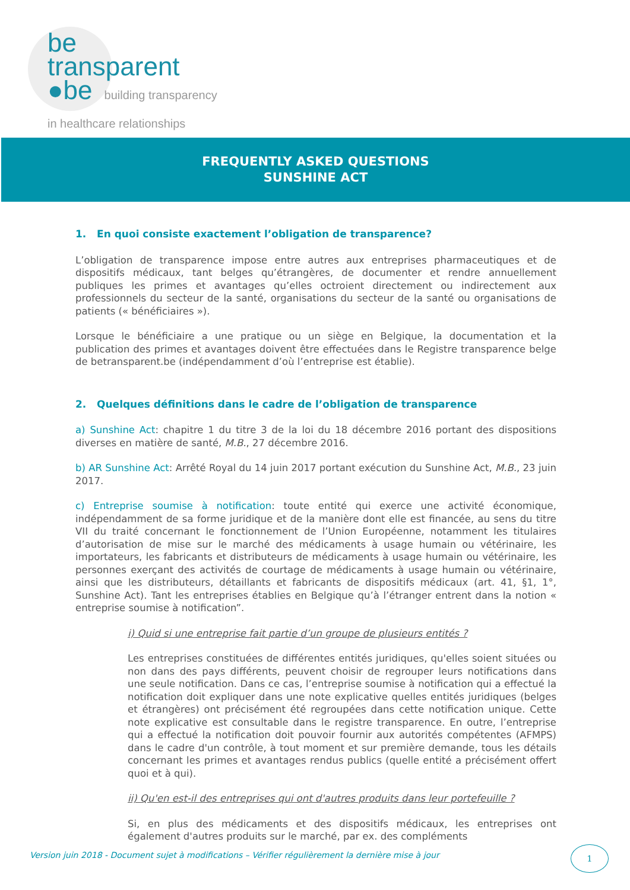be
transparent
●be building transparency
in healthcare relationships
FREQUENTLY ASKED QUESTIONS
SUNSHINE ACT
1. En quoi consiste exactement l’obligation de transparence?
L’obligation de transparence impose entre autres aux entreprises pharmaceutiques et de dispositifs médicaux, tant belges qu’étrangères, de documenter et rendre annuellement publiques les primes et avantages qu’elles octroient directement ou indirectement aux professionnels du secteur de la santé, organisations du secteur de la santé ou organisations de patients (« bénéficiaires »).
Lorsque le bénéficiaire a une pratique ou un siège en Belgique, la documentation et la publication des primes et avantages doivent être effectuées dans le Registre transparence belge de betransparent.be (indépendamment d’où l’entreprise est établie).
2. Quelques définitions dans le cadre de l’obligation de transparence
a) Sunshine Act: chapitre 1 du titre 3 de la loi du 18 décembre 2016 portant des dispositions diverses en matière de santé, M.B., 27 décembre 2016.
b) AR Sunshine Act: Arrêté Royal du 14 juin 2017 portant exécution du Sunshine Act, M.B., 23 juin 2017.
c) Entreprise soumise à notification: toute entité qui exerce une activité économique, indépendamment de sa forme juridique et de la manière dont elle est financée, au sens du titre VII du traité concernant le fonctionnement de l’Union Européenne, notamment les titulaires d’autorisation de mise sur le marché des médicaments à usage humain ou vétérinaire, les importateurs, les fabricants et distributeurs de médicaments à usage humain ou vétérinaire, les personnes exerçant des activités de courtage de médicaments à usage humain ou vétérinaire, ainsi que les distributeurs, détaillants et fabricants de dispositifs médicaux (art. 41, §1, 1°, Sunshine Act). Tant les entreprises établies en Belgique qu’à l’étranger entrent dans la notion « entreprise soumise à notification”.
i) Quid si une entreprise fait partie d’un groupe de plusieurs entités ?
Les entreprises constituées de différentes entités juridiques, qu'elles soient situées ou non dans des pays différents, peuvent choisir de regrouper leurs notifications dans une seule notification. Dans ce cas, l’entreprise soumise à notification qui a effectué la notification doit expliquer dans une note explicative quelles entités juridiques (belges et étrangères) ont précisément été regroupées dans cette notification unique. Cette note explicative est consultable dans le registre transparence. En outre, l’entreprise qui a effectué la notification doit pouvoir fournir aux autorités compétentes (AFMPS) dans le cadre d'un contrôle, à tout moment et sur première demande, tous les détails concernant les primes et avantages rendus publics (quelle entité a précisément offert quoi et à qui).
ii) Qu'en est-il des entreprises qui ont d'autres produits dans leur portefeuille ?
Si, en plus des médicaments et des dispositifs médicaux, les entreprises ont également d'autres produits sur le marché, par ex. des compléments
Version juin 2018 - Document sujet à modifications – Vérifier régulièrement la dernière mise à jour
1